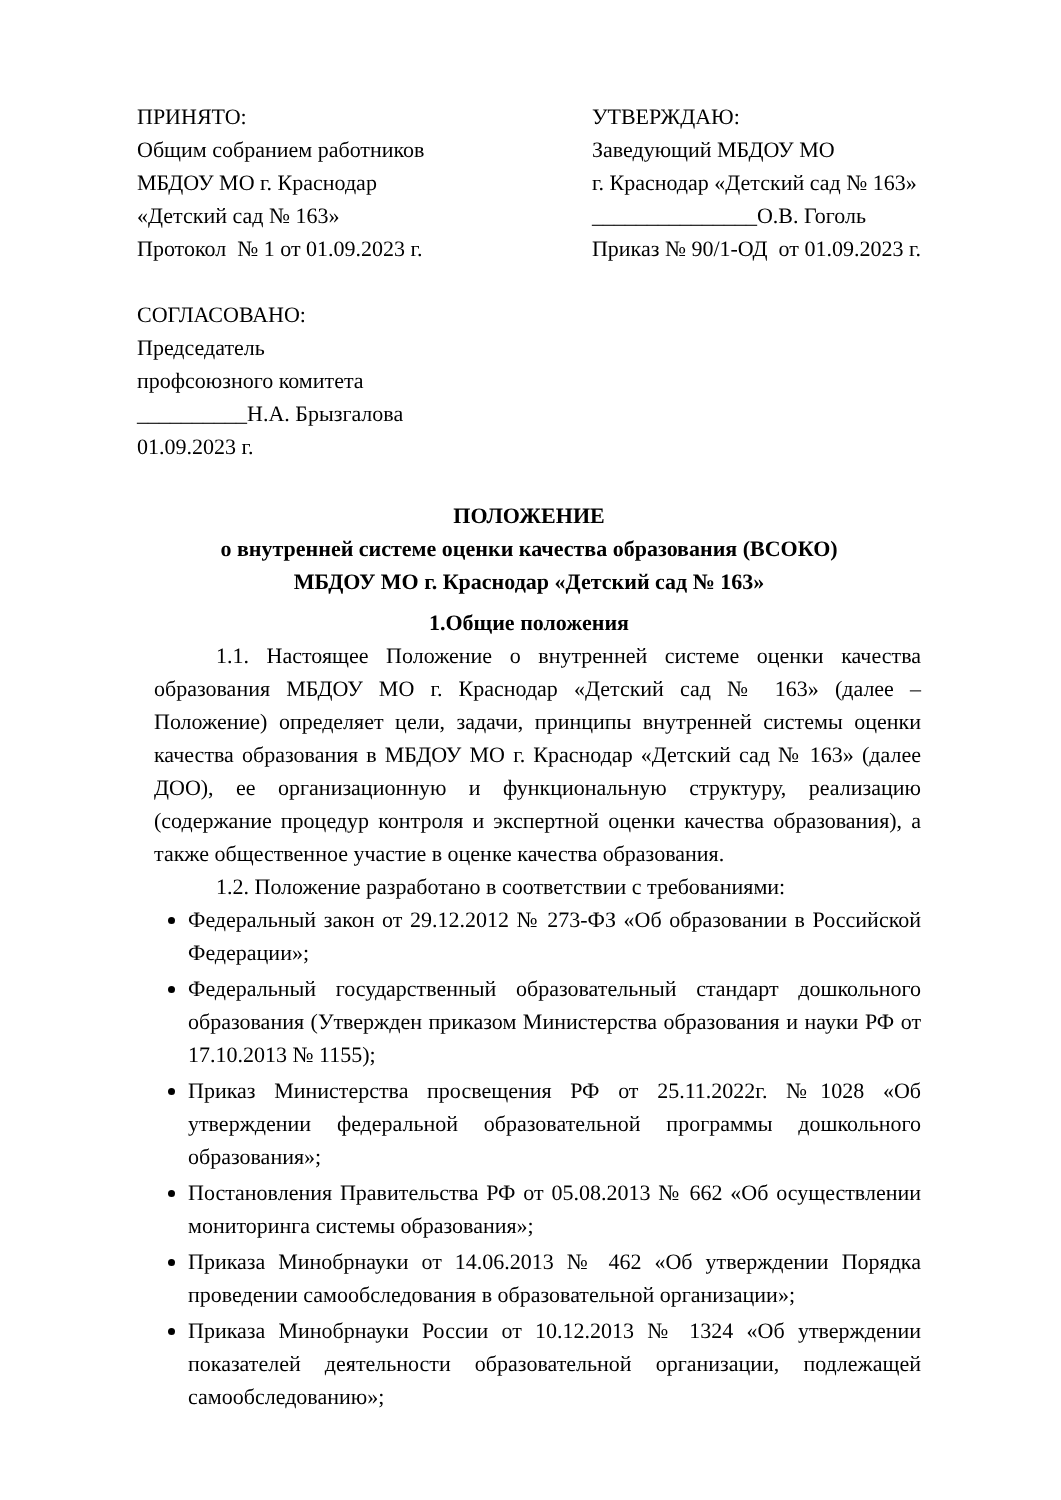ПРИНЯТО: Общим собранием работников МБДОУ МО г. Краснодар «Детский сад № 163» Протокол № 1 от 01.09.2023 г.
УТВЕРЖДАЮ: Заведующий МБДОУ МО г. Краснодар «Детский сад № 163» _______________О.В. Гоголь Приказ № 90/1-ОД от 01.09.2023 г.
СОГЛАСОВАНО: Председатель профсоюзного комитета __________Н.А. Брызгалова 01.09.2023 г.
ПОЛОЖЕНИЕ
о внутренней системе оценки качества образования (ВСОКО)
МБДОУ МО г. Краснодар «Детский сад № 163»
1.Общие положения
1.1. Настоящее Положение о внутренней системе оценки качества образования МБДОУ МО г. Краснодар «Детский сад № 163» (далее – Положение) определяет цели, задачи, принципы внутренней системы оценки качества образования в МБДОУ МО г. Краснодар «Детский сад № 163» (далее ДОО), ее организационную и функциональную структуру, реализацию (содержание процедур контроля и экспертной оценки качества образования), а также общественное участие в оценке качества образования.
1.2. Положение разработано в соответствии с требованиями:
Федеральный закон от 29.12.2012 № 273-ФЗ «Об образовании в Российской Федерации»;
Федеральный государственный образовательный стандарт дошкольного образования (Утвержден приказом Министерства образования и науки РФ от 17.10.2013 № 1155);
Приказ Министерства просвещения РФ от 25.11.2022г. №1028 «Об утверждении федеральной образовательной программы дошкольного образования»;
Постановления Правительства РФ от 05.08.2013 № 662 «Об осуществлении мониторинга системы образования»;
Приказа Минобрнауки от 14.06.2013 № 462 «Об утверждении Порядка проведении самообследования в образовательной организации»;
Приказа Минобрнауки России от 10.12.2013 № 1324 «Об утверждении показателей деятельности образовательной организации, подлежащей самообследованию»;